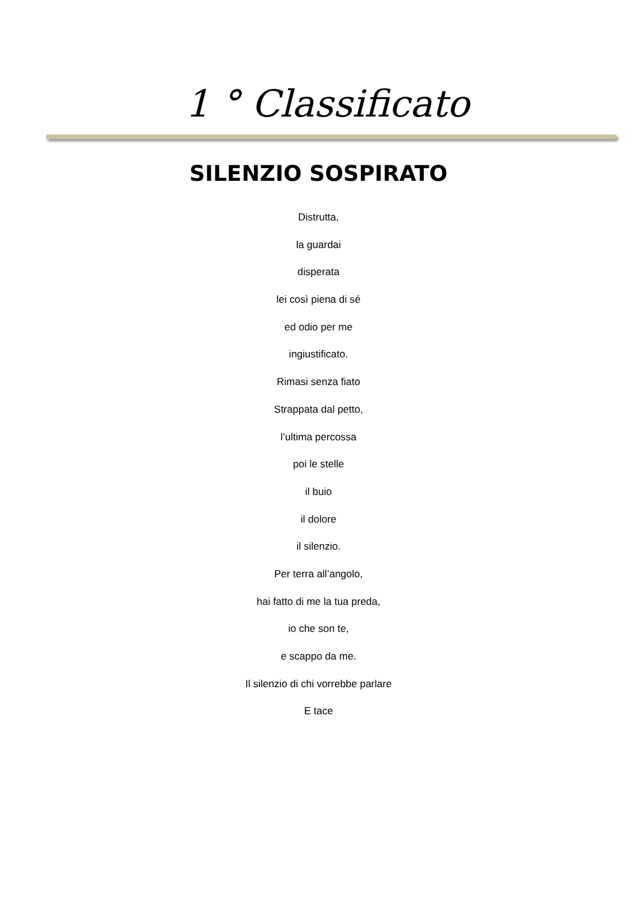1 ° Classificato
SILENZIO SOSPIRATO
Distrutta,
la guardai
disperata
lei così piena di sé
ed odio per me
ingiustificato.
Rimasi senza fiato
Strappata dal petto,
l’ultima percossa
poi le stelle
il buio
il dolore
il silenzio.
Per terra all’angolo,
hai fatto di me la tua preda,
io che son te,
e scappo da me.
Il silenzio di chi vorrebbe parlare
E tace